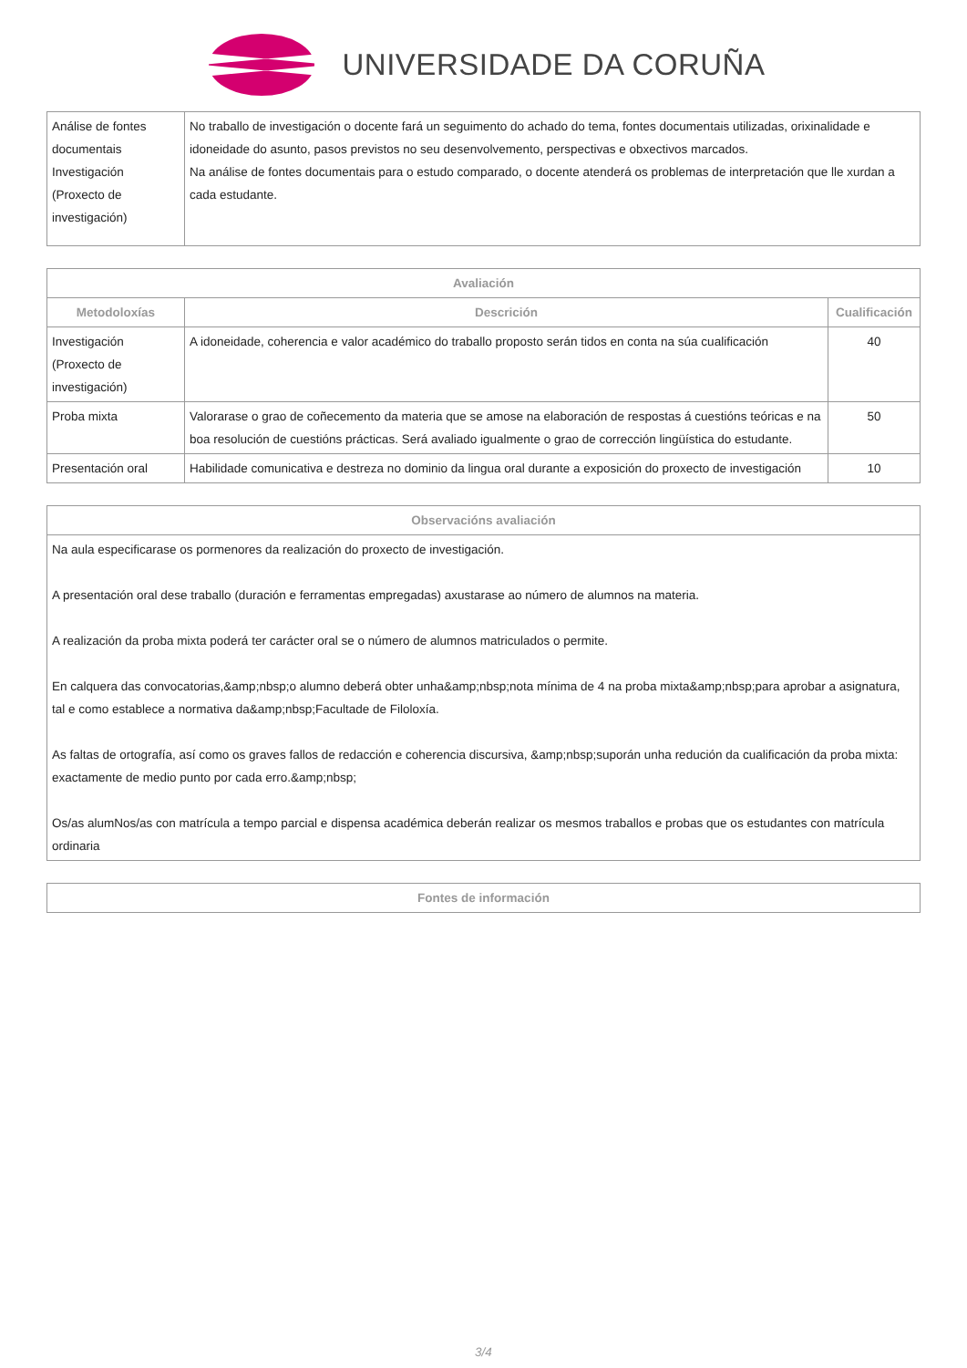UNIVERSIDADE DA CORUÑA
| Análise de fontes documentais Investigación (Proxecto de investigación) | No traballo de investigación o docente fará un seguimento do achado do tema, fontes documentais utilizadas, orixinalidade e idoneidade do asunto, pasos previstos no seu desenvolvemento, perspectivas e obxectivos marcados. Na análise de fontes documentais para o estudo comparado, o docente atenderá os problemas de interpretación que lle xurdan a cada estudante. |
| Avaliación | | |
| --- | --- | --- |
| Metodoloxías | Descrición | Cualificación |
| Investigación (Proxecto de investigación) | A idoneidade, coherencia e valor académico do traballo proposto serán tidos en conta na súa cualificación | 40 |
| Proba mixta | Valorarase o grao de coñecemento da materia que se amose na elaboración de respostas á cuestións teóricas e na boa resolución de cuestións prácticas. Será avaliado igualmente o grao de corrección lingüística do estudante. | 50 |
| Presentación oral | Habilidade comunicativa e destreza no dominio da lingua oral durante a exposición do proxecto de investigación | 10 |
| Observacións avaliación |
| --- |
| Na aula especificarase os pormenores da realización do proxecto de investigación. A presentación oral dese traballo (duración e ferramentas empregadas) axustarase ao número de alumnos na materia. A realización da proba mixta poderá ter carácter oral se o número de alumnos matriculados o permite. En calquera das convocatorias,&amp;nbsp;o alumno deberá obter unha&amp;nbsp;nota mínima de 4 na proba mixta&amp;nbsp;para aprobar a asignatura, tal e como establece a normativa da&amp;nbsp;Facultade de Filoloxía. As faltas de ortografía, así como os graves fallos de redacción e coherencia discursiva, &amp;nbsp;suporán unha redución da cualificación da proba mixta: exactamente de medio punto por cada erro.&amp;nbsp; Os/as alumNos/as con matrícula a tempo parcial e dispensa académica deberán realizar os mesmos traballos e probas que os estudantes con matrícula ordinaria |
| Fontes de información |
| --- |
3/4